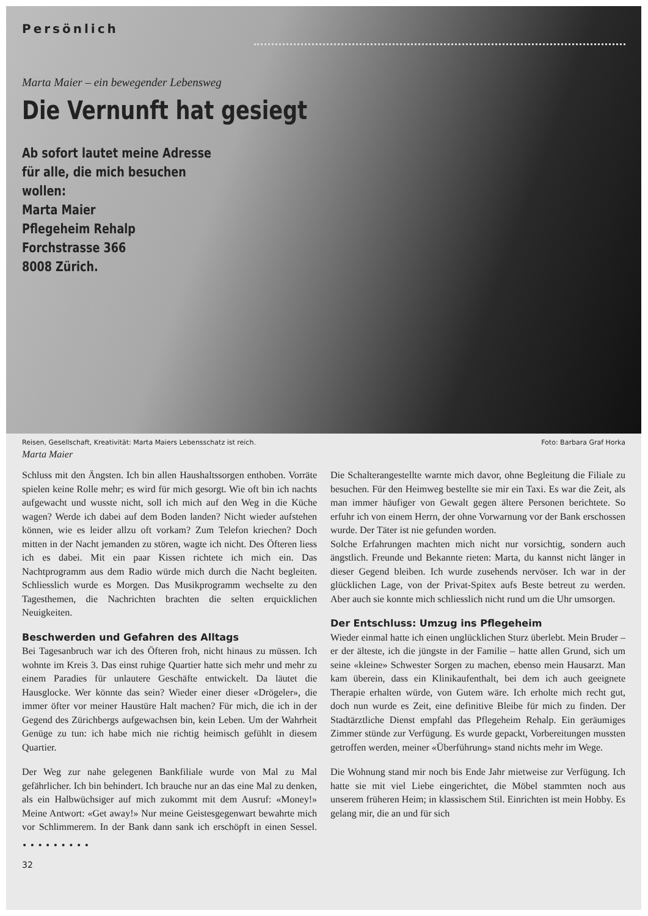Persönlich
Marta Maier – ein bewegender Lebensweg
Die Vernunft hat gesiegt
Ab sofort lautet meine Adresse
für alle, die mich besuchen
wollen:
Marta Maier
Pflegeheim Rehalp
Forchstrasse 366
8008 Zürich.
Reisen, Gesellschaft, Kreativität: Marta Maiers Lebensschatz ist reich. Foto: Barbara Graf Horka
Marta Maier
Schluss mit den Ängsten. Ich bin allen Haushaltssorgen enthoben. Vorräte spielen keine Rolle mehr; es wird für mich gesorgt. Wie oft bin ich nachts aufgewacht und wusste nicht, soll ich mich auf den Weg in die Küche wagen? Werde ich dabei auf dem Boden landen? Nicht wieder aufstehen können, wie es leider allzu oft vorkam? Zum Telefon kriechen? Doch mitten in der Nacht jemanden zu stören, wagte ich nicht. Des Öfteren liess ich es dabei. Mit ein paar Kissen richtete ich mich ein. Das Nachtprogramm aus dem Radio würde mich durch die Nacht begleiten. Schliesslich wurde es Morgen. Das Musikprogramm wechselte zu den Tagesthemen, die Nachrichten brachten die selten erquicklichen Neuigkeiten.
Beschwerden und Gefahren des Alltags
Bei Tagesanbruch war ich des Öfteren froh, nicht hinaus zu müssen. Ich wohnte im Kreis 3. Das einst ruhige Quartier hatte sich mehr und mehr zu einem Paradies für unlautere Geschäfte entwickelt. Da läutet die Hausglocke. Wer könnte das sein? Wieder einer dieser «Drögeler», die immer öfter vor meiner Haustüre Halt machen? Für mich, die ich in der Gegend des Zürichbergs aufgewachsen bin, kein Leben. Um der Wahrheit Genüge zu tun: ich habe mich nie richtig heimisch gefühlt in diesem Quartier.
Der Weg zur nahe gelegenen Bankfiliale wurde von Mal zu Mal gefährlicher. Ich bin behindert. Ich brauche nur an das eine Mal zu denken, als ein Halbwüchsiger auf mich zukommt mit dem Ausruf: «Money!» Meine Antwort: «Get away!» Nur meine Geistesgegenwart bewahrte mich vor Schlimmerem. In der Bank dann sank ich erschöpft in einen Sessel. Die Schalterangestellte warnte mich davor, ohne Begleitung die Filiale zu besuchen. Für den Heimweg bestellte sie mir ein Taxi. Es war die Zeit, als man immer häufiger von Gewalt gegen ältere Personen berichtete. So erfuhr ich von einem Herrn, der ohne Vorwarnung vor der Bank erschossen wurde. Der Täter ist nie gefunden worden.
Solche Erfahrungen machten mich nicht nur vorsichtig, sondern auch ängstlich. Freunde und Bekannte rieten: Marta, du kannst nicht länger in dieser Gegend bleiben. Ich wurde zusehends nervöser. Ich war in der glücklichen Lage, von der Privat-Spitex aufs Beste betreut zu werden. Aber auch sie konnte mich schliesslich nicht rund um die Uhr umsorgen.
Der Entschluss: Umzug ins Pflegeheim
Wieder einmal hatte ich einen unglücklichen Sturz überlebt. Mein Bruder – er der älteste, ich die jüngste in der Familie – hatte allen Grund, sich um seine «kleine» Schwester Sorgen zu machen, ebenso mein Hausarzt. Man kam überein, dass ein Klinikaufenthalt, bei dem ich auch geeignete Therapie erhalten würde, von Gutem wäre. Ich erholte mich recht gut, doch nun wurde es Zeit, eine definitive Bleibe für mich zu finden. Der Stadtärztliche Dienst empfahl das Pflegeheim Rehalp. Ein geräumiges Zimmer stünde zur Verfügung. Es wurde gepackt, Vorbereitungen mussten getroffen werden, meiner «Überführung» stand nichts mehr im Wege.
Die Wohnung stand mir noch bis Ende Jahr mietweise zur Verfügung. Ich hatte sie mit viel Liebe eingerichtet, die Möbel stammten noch aus unserem früheren Heim; in klassischem Stil. Einrichten ist mein Hobby. Es gelang mir, die an und für sich
• • • • • • • • •
32